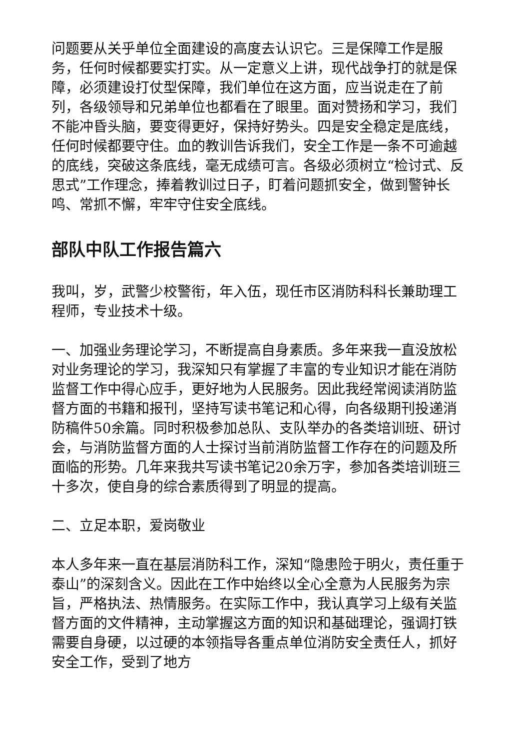问题要从关乎单位全面建设的高度去认识它。三是保障工作是服务，任何时候都要实打实。从一定意义上讲，现代战争打的就是保障，必须建设打仗型保障，我们单位在这方面，应当说走在了前列，各级领导和兄弟单位也都看在了眼里。面对赞扬和学习，我们不能冲昏头脑，要变得更好，保持好势头。四是安全稳定是底线，任何时候都要守住。血的教训告诉我们，安全工作是一条不可逾越的底线，突破这条底线，毫无成绩可言。各级必须树立“检讨式、反思式”工作理念，捧着教训过日子，盯着问题抓安全，做到警钟长鸣、常抓不懈，牢牢守住安全底线。
部队中队工作报告篇六
我叫，岁，武警少校警衔，年入伍，现任市区消防科科长兼助理工程师，专业技术十级。
一、加强业务理论学习，不断提高自身素质。多年来我一直没放松对业务理论的学习，我深知只有掌握了丰富的专业知识才能在消防监督工作中得心应手，更好地为人民服务。因此我经常阅读消防监督方面的书籍和报刊，坚持写读书笔记和心得，向各级期刊投递消防稿件50余篇。同时积极参加总队、支队举办的各类培训班、研讨会，与消防监督方面的人士探讨当前消防监督工作存在的问题及所面临的形势。几年来我共写读书笔记20余万字，参加各类培训班三十多次，使自身的综合素质得到了明显的提高。
二、立足本职，爱岗敬业
本人多年来一直在基层消防科工作，深知“隐患险于明火，责任重于泰山”的深刻含义。因此在工作中始终以全心全意为人民服务为宗旨，严格执法、热情服务。在实际工作中，我认真学习上级有关监督方面的文件精神，主动掌握这方面的知识和基础理论，强调打铁需要自身硬，以过硬的本领指导各重点单位消防安全责任人，抓好安全工作，受到了地方